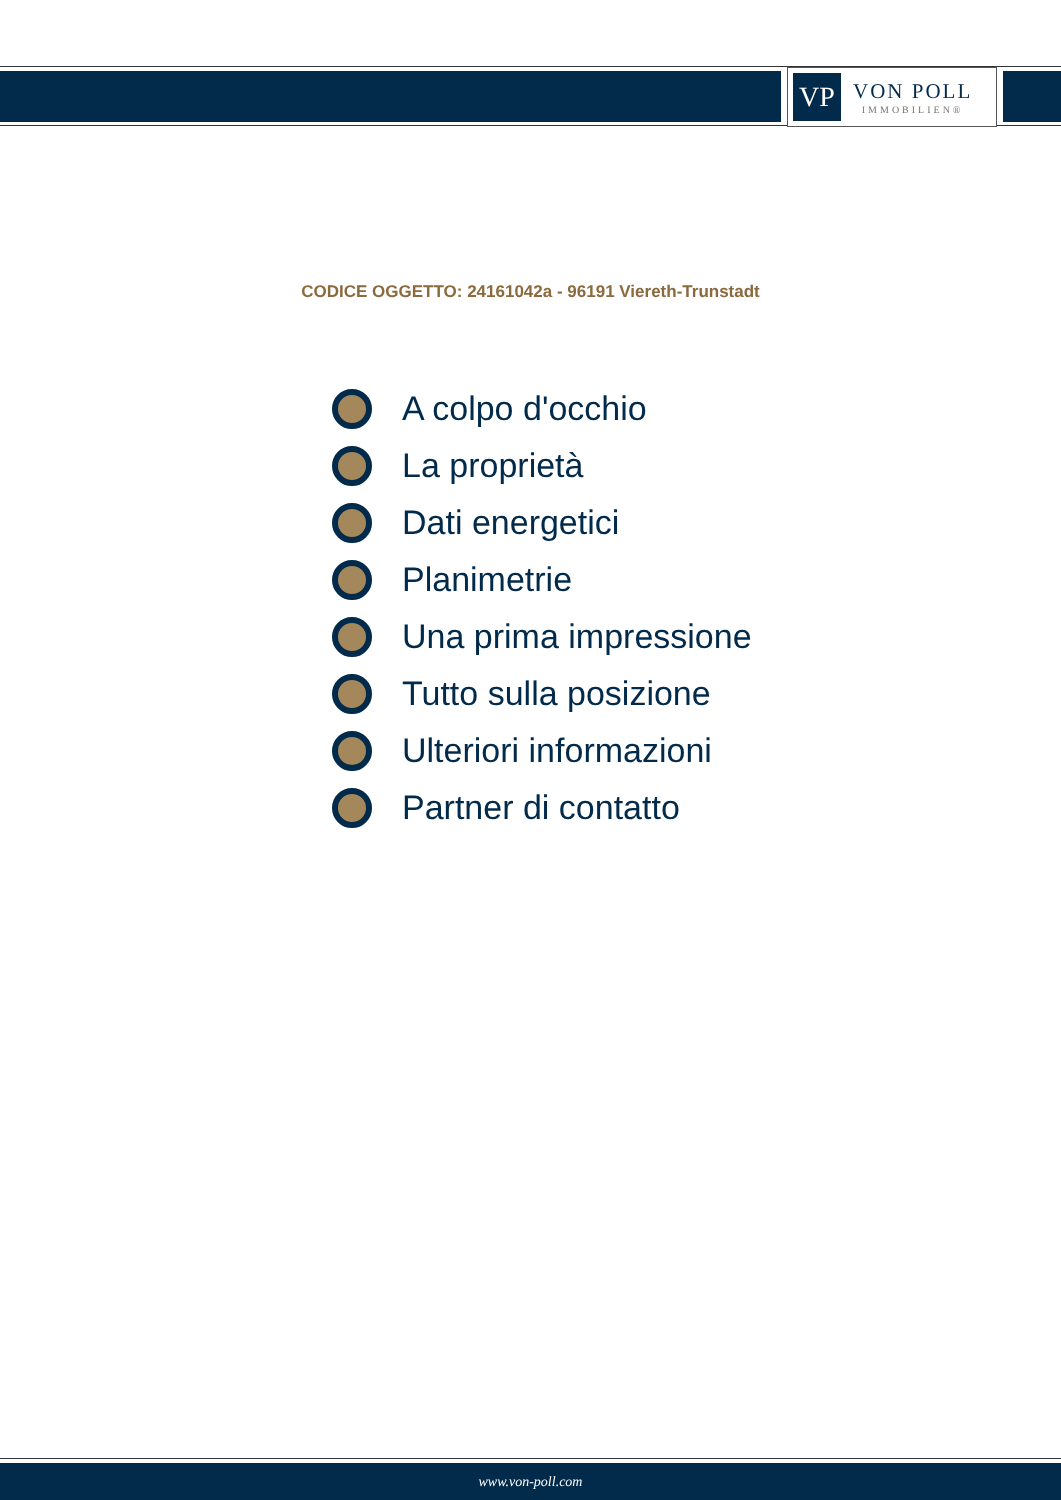VP
VON POLL
IMMOBILIEN®
CODICE OGGETTO: 24161042a - 96191 Viereth-Trunstadt
A colpo d'occhio
La proprietà
Dati energetici
Planimetrie
Una prima impressione
Tutto sulla posizione
Ulteriori informazioni
Partner di contatto
www.von-poll.com